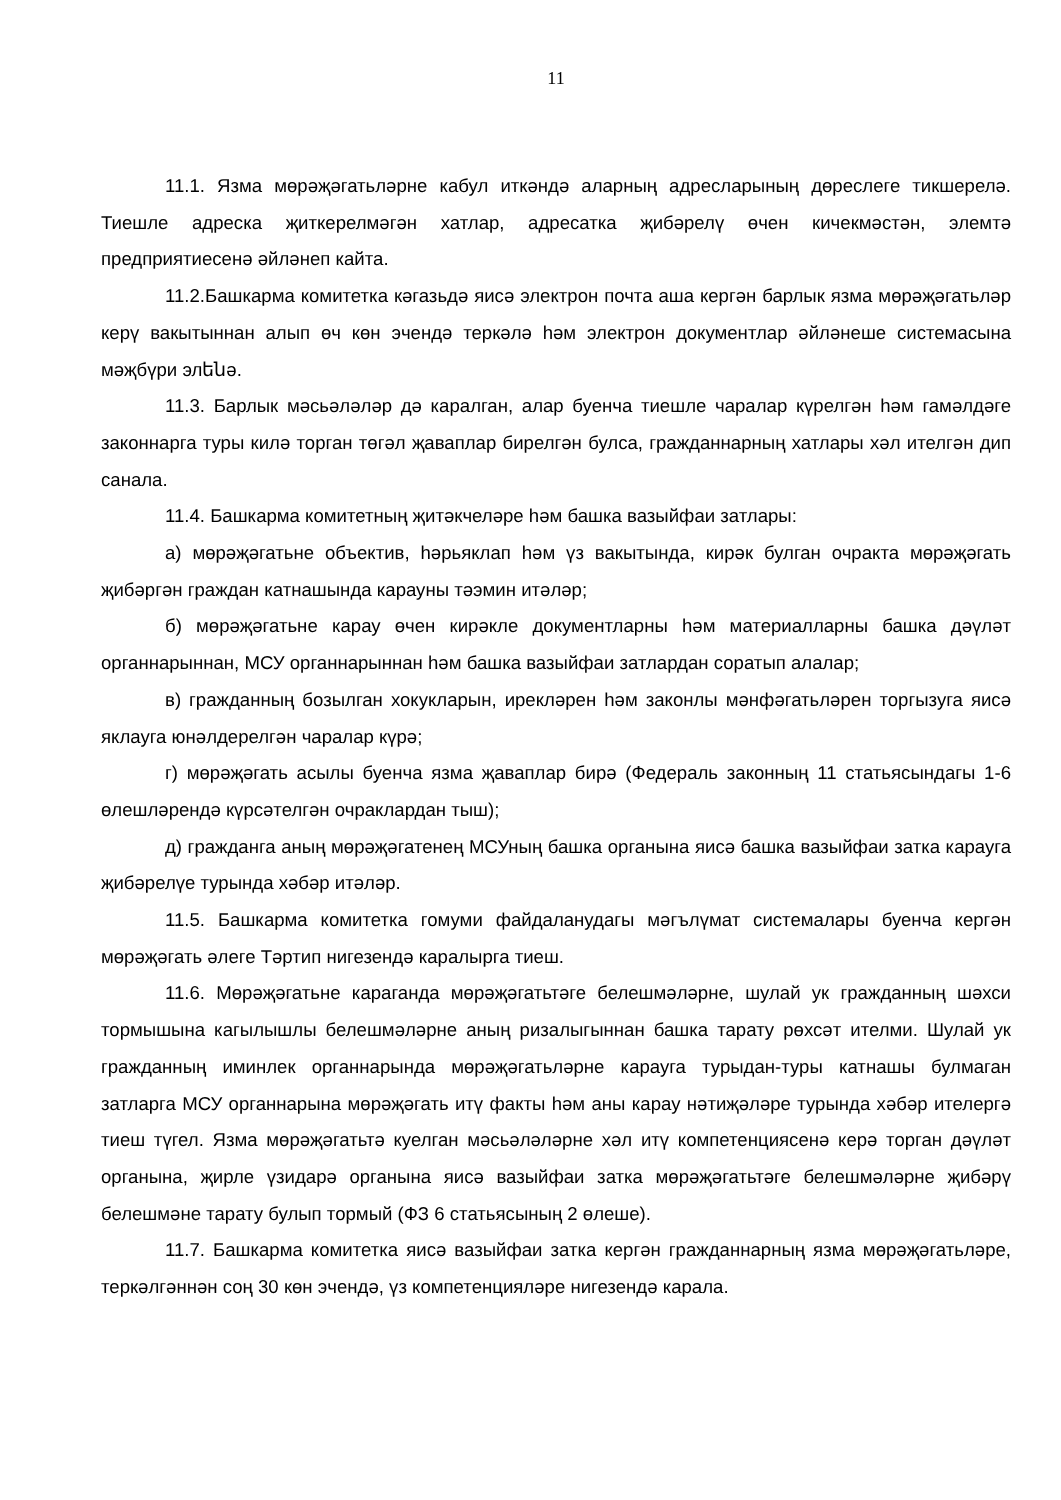11
11.1. Язма мөрәҗәгатьләрне кабул иткәндә аларның адресларының дөреслеге тикшерелә. Тиешле адреска җиткерелмәгән хатлар, адресатка җибәрелү өчен кичекмәстән, элемтә предприятиесенә әйләнеп кайта.
11.2.Башкарма комитетка кәгазьдә яисә электрон почта аша кергән барлык язма мөрәҗәгатьләр керү вакытыннан алып өч көн эчендә теркәлә һәм электрон документлар әйләнеше системасына мәҗбүри элենә.
11.3. Барлык мәсьәләләр дә каралган, алар буенча тиешле чаралар күрелгән һәм гамәлдәге законнарга туры килә торган төгәл җаваплар бирелгән булса, гражданнарның хатлары хәл ителгән дип санала.
11.4. Башкарма комитетның җитәкчеләре һәм башка вазыйфаи затлары:
а) мөрәҗәгатьне объектив, һәрьяклап һәм үз вакытында, кирәк булган очракта мөрәҗәгать җибәргән граждан катнашында карауны тәэмин итәләр;
б) мөрәҗәгатьне карау өчен кирәкле документларны һәм материалларны башка дәүләт органнарыннан, МСУ органнарыннан һәм башка вазыйфаи затлардан соратып алалар;
в) гражданның бозылган хокукларын, ирекләрен һәм законлы мәнфәгатьләрен торгызуга яисә яклауга юнәлдерелгән чаралар күрә;
г) мөрәҗәгать асылы буенча язма җаваплар бирә (Федераль законның 11 статьясындагы 1-6 өлешләрендә күрсәтелгән очраклардан тыш);
д) гражданга аның мөрәҗәгатенең МСУның башка органына яисә башка вазыйфаи затка карауга җибәрелүе турында хәбәр итәләр.
11.5. Башкарма комитетка гомуми файдаланудагы мәгълүмат системалары буенча кергән мөрәҗәгать әлеге Тәртип нигезендә каралырга тиеш.
11.6. Мөрәҗәгатьне караганда мөрәҗәгатьтәге белешмәләрне, шулай ук гражданның шәхси тормышына кагылышлы белешмәләрне аның ризалыгыннан башка тарату рөхсәт ителми. Шулай ук гражданның иминлек органнарында мөрәҗәгатьләрне карауга турыдан-туры катнашы булмаган затларга МСУ органнарына мөрәҗәгать итү факты һәм аны карау нәтиҗәләре турында хәбәр ителергә тиеш түгел. Язма мөрәҗәгатьтә куелган мәсьәләләрне хәл итү компетенциясенә керә торган дәүләт органына, җирле үзидарә органына яисә вазыйфаи затка мөрәҗәгатьтәге белешмәләрне җибәрү белешмәне тарату булып тормый (ФЗ 6 статьясының 2 өлеше).
11.7. Башкарма комитетка яисә вазыйфаи затка кергән гражданнарның язма мөрәҗәгатьләре, теркәлгәннән соң 30 көн эчендә, үз компетенцияләре нигезендә карала.